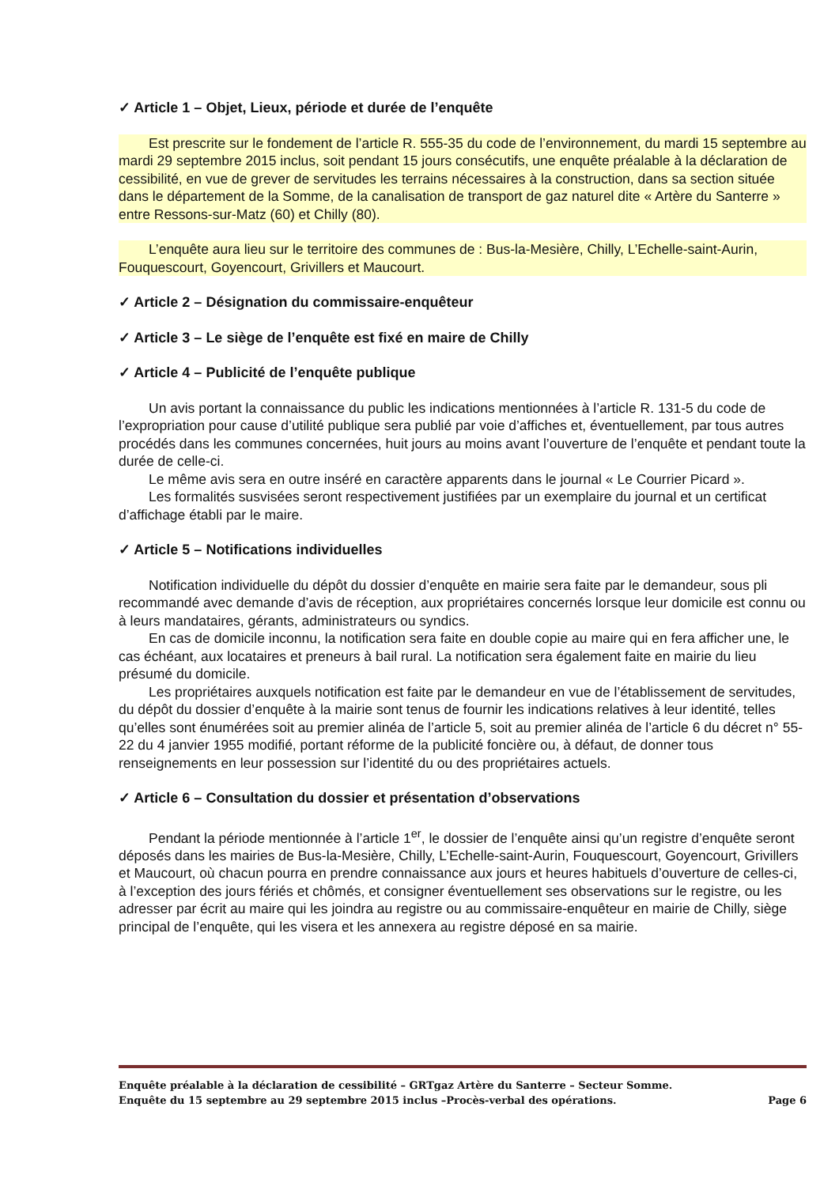✓ Article 1 – Objet, Lieux, période et durée de l’enquête
Est prescrite sur le fondement de l’article R. 555-35 du code de l’environnement, du mardi 15 septembre au mardi 29 septembre 2015 inclus, soit pendant 15 jours consécutifs, une enquête préalable à la déclaration de cessibilité, en vue de grever de servitudes les terrains nécessaires à la construction, dans sa section située dans le département de la Somme, de la canalisation de transport de gaz naturel dite « Artère du Santerre » entre Ressons-sur-Matz (60) et Chilly (80).
L’enquête aura lieu sur le territoire des communes de : Bus-la-Mesière, Chilly, L’Echelle-saint-Aurin, Fouquescourt, Goyencourt, Grivillers et Maucourt.
✓ Article 2 – Désignation du commissaire-enquêteur
✓ Article 3 – Le siège de l’enquête est fixé en maire de Chilly
✓ Article 4 – Publicité de l’enquête publique
Un avis portant la connaissance du public les indications mentionnées à l’article R. 131-5 du code de l’expropriation pour cause d’utilité publique sera publié par voie d’affiches et, éventuellement, par tous autres procédés dans les communes concernées, huit jours au moins avant l’ouverture de l’enquête et pendant toute la durée de celle-ci.
Le même avis sera en outre inséré en caractère apparents dans le journal « Le Courrier Picard ».
Les formalités susvisées seront respectivement justifiées par un exemplaire du journal et un certificat d’affichage établi par le maire.
✓ Article 5 – Notifications individuelles
Notification individuelle du dépôt du dossier d’enquête en mairie sera faite par le demandeur, sous pli recommandé avec demande d’avis de réception, aux propriétaires concernés lorsque leur domicile est connu ou à leurs mandataires, gérants, administrateurs ou syndics.
En cas de domicile inconnu, la notification sera faite en double copie au maire qui en fera afficher une, le cas échéant, aux locataires et preneurs à bail rural. La notification sera également faite en mairie du lieu présumé du domicile.
Les propriétaires auxquels notification est faite par le demandeur en vue de l’établissement de servitudes, du dépôt du dossier d’enquête à la mairie sont tenus de fournir les indications relatives à leur identité, telles qu’elles sont énumérées soit au premier alinéa de l’article 5, soit au premier alinéa de l’article 6 du décret n° 55-22 du 4 janvier 1955 modifié, portant réforme de la publicité foncière ou, à défaut, de donner tous renseignements en leur possession sur l’identité du ou des propriétaires actuels.
✓ Article 6 – Consultation du dossier et présentation d’observations
Pendant la période mentionnée à l’article 1<sup>er</sup>, le dossier de l’enquête ainsi qu’un registre d’enquête seront déposés dans les mairies de Bus-la-Mesière, Chilly, L’Echelle-saint-Aurin, Fouquescourt, Goyencourt, Grivillers et Maucourt, où chacun pourra en prendre connaissance aux jours et heures habituels d’ouverture de celles-ci, à l’exception des jours fériés et chômés, et consigner éventuellement ses observations sur le registre, ou les adresser par écrit au maire qui les joindra au registre ou au commissaire-enquêteur en mairie de Chilly, siège principal de l’enquête, qui les visera et les annexera au registre déposé en sa mairie.
Enquête préalable à la déclaration de cessibilité – GRTgaz Artère du Santerre – Secteur Somme.
Enquête du 15 septembre au 29 septembre 2015 inclus –Procès-verbal des opérations. Page 6